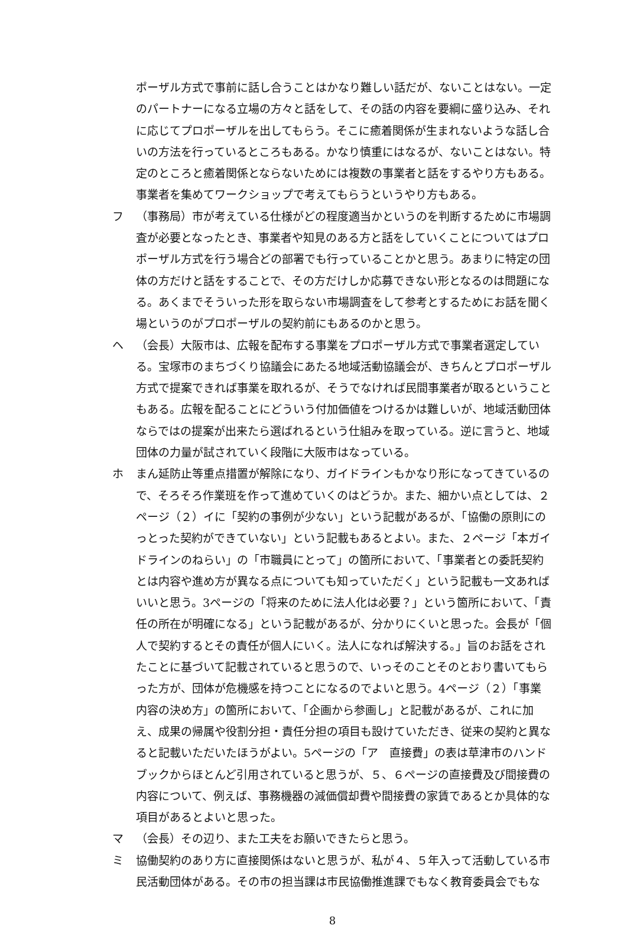ポーザル方式で事前に話し合うことはかなり難しい話だが、ないことはない。一定のパートナーになる立場の方々と話をして、その話の内容を要綱に盛り込み、それに応じてプロポーザルを出してもらう。そこに癒着関係が生まれないような話し合いの方法を行っているところもある。かなり慎重にはなるが、ないことはない。特定のところと癒着関係とならないためには複数の事業者と話をするやり方もある。事業者を集めてワークショップで考えてもらうというやり方もある。
フ （事務局）市が考えている仕様がどの程度適当かというのを判断するために市場調査が必要となったとき、事業者や知見のある方と話をしていくことについてはプロポーザル方式を行う場合どの部署でも行っていることかと思う。あまりに特定の団体の方だけと話をすることで、その方だけしか応募できない形となるのは問題になる。あくまでそういった形を取らない市場調査をして参考とするためにお話を聞く場というのがプロポーザルの契約前にもあるのかと思う。
ヘ （会長）大阪市は、広報を配布する事業をプロポーザル方式で事業者選定している。宝塚市のまちづくり協議会にあたる地域活動協議会が、きちんとプロポーザル方式で提案できれば事業を取れるが、そうでなければ民間事業者が取るということもある。広報を配ることにどういう付加価値をつけるかは難しいが、地域活動団体ならではの提案が出来たら選ばれるという仕組みを取っている。逆に言うと、地域団体の力量が試されていく段階に大阪市はなっている。
ホ まん延防止等重点措置が解除になり、ガイドラインもかなり形になってきているので、そろそろ作業班を作って進めていくのはどうか。また、細かい点としては、２ページ（２）イに「契約の事例が少ない」という記載があるが、「協働の原則にのっとった契約ができていない」という記載もあるとよい。また、２ページ「本ガイドラインのねらい」の「市職員にとって」の箇所において、「事業者との委託契約とは内容や進め方が異なる点についても知っていただく」という記載も一文あればいいと思う。3ページの「将来のために法人化は必要？」という箇所において、「責任の所在が明確になる」という記載があるが、分かりにくいと思った。会長が「個人で契約するとその責任が個人にいく。法人になれば解決する。」旨のお話をされたことに基づいて記載されていると思うので、いっそのことそのとおり書いてもらった方が、団体が危機感を持つことになるのでよいと思う。4ページ（２）「事業内容の決め方」の箇所において、「企画から参画し」と記載があるが、これに加え、成果の帰属や役割分担・責任分担の項目も設けていただき、従来の契約と異なると記載いただいたほうがよい。5ページの「ア　直接費」の表は草津市のハンドブックからほとんど引用されていると思うが、５、６ページの直接費及び間接費の内容について、例えば、事務機器の減価償却費や間接費の家賃であるとか具体的な項目があるとよいと思った。
マ （会長）その辺り、また工夫をお願いできたらと思う。
ミ 協働契約のあり方に直接関係はないと思うが、私が４、５年入って活動している市民活動団体がある。その市の担当課は市民協働推進課でもなく教育委員会でもな
8